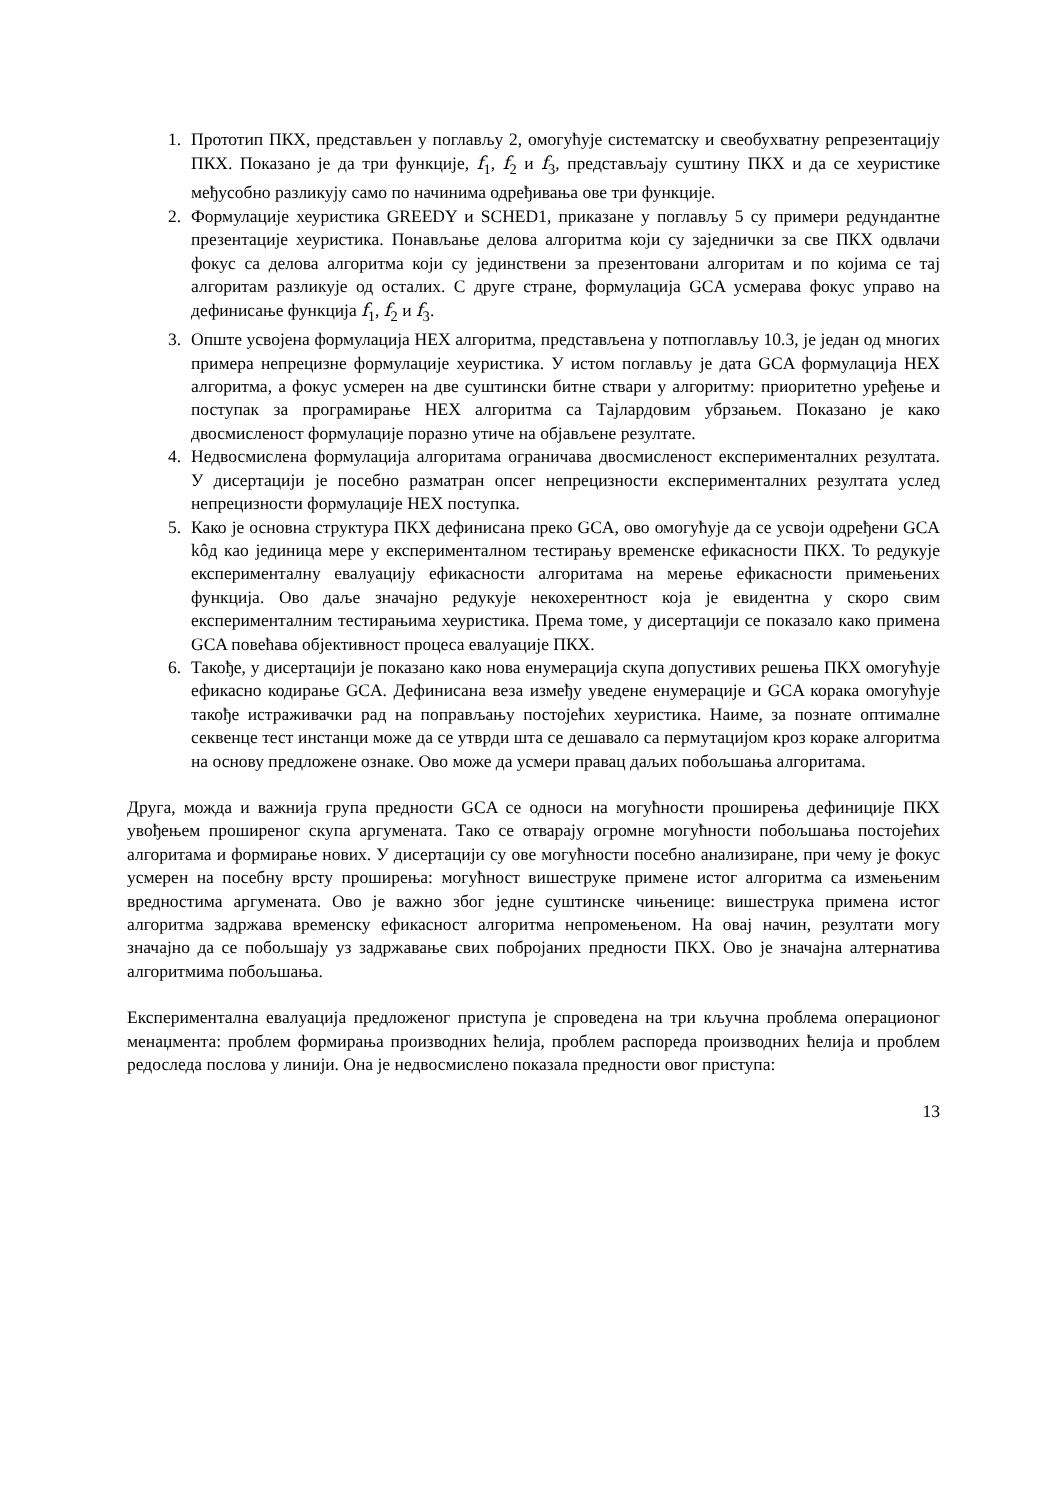1. Прототип ПКХ, представљен у поглављу 2, омогућује систематску и свеобухватну репрезентацију ПКХ. Показано је да три функције, f<sub>1</sub>, f<sub>2</sub> и f<sub>3</sub>, представљају суштину ПКХ и да се хеуристике међусобно разликују само по начинима одређивања ове три функције.
2. Формулације хеуристика GREEDY и SCHED1, приказане у поглављу 5 су примери редундантне презентације хеуристика. Понављање делова алгоритма који су заједнички за све ПКХ одвлачи фокус са делова алгоритма који су јединствени за презентовани алгоритам и по којима се тај алгоритам разликује од осталих. С друге стране, формулација GCA усмерава фокус управо на дефинисање функција f<sub>1</sub>, f<sub>2</sub> и f<sub>3</sub>.
3. Опште усвојена формулација НЕХ алгоритма, представљена у потпоглављу 10.3, је један од многих примера непрецизне формулације хеуристика. У истом поглављу је дата GCA формулација НЕХ алгоритма, а фокус усмерен на две суштински битне ствари у алгоритму: приоритетно уређење и поступак за програмирање НЕХ алгоритма са Тајлардовим убрзањем. Показано је како двосмисленост формулације поразно утиче на објављене резултате.
4. Недвосмислена формулација алгоритама ограничава двосмисленост експерименталних резултата. У дисертацији је посебно разматран опсег непрецизности експерименталних резултата услед непрецизности формулације НЕХ поступка.
5. Како је основна структура ПКХ дефинисана преко GCA, ово омогућује да се усвоји одређени GCA kôд као јединица мере у експерименталном тестирању временске ефикасности ПКХ. То редукује експерименталну евалуацију ефикасности алгоритама на мерење ефикасности примењених функција. Ово даље значајно редукује некохерентност која је евидентна у скоро свим експерименталним тестирањима хеуристика. Према томе, у дисертацији се показало како примена GCA повећава објективност процеса евалуације ПКХ.
6. Такође, у дисертацији је показано како нова енумерација скупа допустивих решења ПКХ омогућује ефикасно кодирање GCA. Дефинисана веза између уведене енумерације и GCA корака омогућује такође истраживачки рад на поправљању постојећих хеуристика. Наиме, за познате оптималне секвенце тест инстанци може да се утврди шта се дешавало са пермутацијом кроз кораке алгоритма на основу предложене ознаке. Ово може да усмери правац даљих побољшања алгоритама.
Друга, можда и важнија група предности GCA се односи на могућности проширења дефиниције ПКХ увођењем проширеног скупа аргумената. Тако се отварају огромне могућности побољшања постојећих алгоритама и формирање нових. У дисертацији су ове могућности посебно анализиране, при чему је фокус усмерен на посебну врсту проширења: могућност вишеструке примене истог алгоритма са измењеним вредностима аргумената. Ово је важно због једне суштинске чињенице: вишеструка примена истог алгоритма задржава временску ефикасност алгоритма непромењеном. На овај начин, резултати могу значајно да се побољшају уз задржавање свих побројаних предности ПКХ. Ово је значајна алтернатива алгоритмима побољшања.
Експериментална евалуација предложеног приступа је спроведена на три кључна проблема операционог менаџмента: проблем формирања производних ћелија, проблем распореда производних ћелија и проблем редоследа послова у линији. Она је недвосмислено показала предности овог приступа:
13